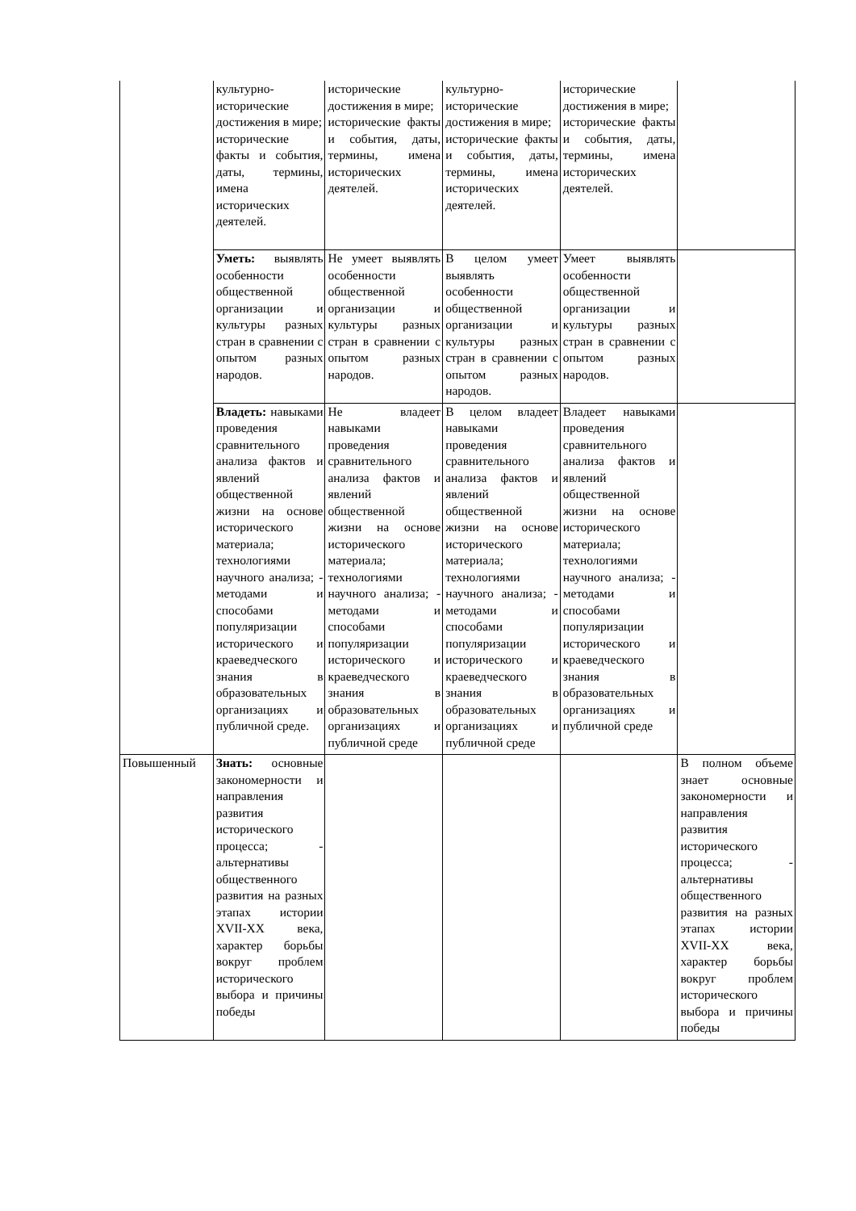| | культурно-исторические достижения в мире; исторические факты и события, даты, термины, имена исторических деятелей. | исторические достижения в мире; исторические факты и события, даты, термины, имена исторических деятелей. | культурно-исторические достижения в мире; исторические факты и события, даты, термины, имена исторических деятелей. | исторические достижения в мире; исторические факты и события, даты, термины, имена исторических деятелей. | |
| | Уметь: выявлять особенности общественной организации и культуры разных стран в сравнении с опытом разных народов. | Не умеет выявлять особенности общественной организации и культуры разных стран в сравнении с опытом разных народов. | В целом умеет выявлять особенности общественной организации и культуры разных стран в сравнении с опытом разных народов. | Умеет выявлять особенности общественной организации и культуры разных стран в сравнении с опытом разных народов. | |
| | Владеть: навыками проведения сравнительного анализа фактов и явлений общественной жизни на основе исторического материала; технологиями научного анализа; - методами и способами популяризации исторического и краеведческого знания в образовательных организациях и публичной среде. | Не владеет навыками проведения сравнительного анализа фактов и явлений общественной жизни на основе исторического материала; технологиями научного анализа; - методами и способами популяризации исторического и краеведческого знания в образовательных организациях и публичной среде | В целом владеет навыками проведения сравнительного анализа фактов и явлений общественной жизни на основе исторического материала; технологиями научного анализа; - методами и способами популяризации исторического и краеведческого знания в образовательных организациях и публичной среде | Владеет навыками проведения сравнительного анализа фактов и явлений общественной жизни на основе исторического материала; технологиями научного анализа; - методами и способами популяризации исторического и краеведческого знания в образовательных организациях и публичной среде | |
| Повышенный | Знать: основные закономерности и направления развития исторического процесса; - альтернативы общественного развития на разных этапах истории XVII-XX века, характер борьбы вокруг проблем исторического выбора и причины победы | | | | В полном объеме знает основные закономерности и направления развития исторического процесса; - альтернативы общественного развития на разных этапах истории XVII-XX века, характер борьбы вокруг проблем исторического выбора и причины победы |